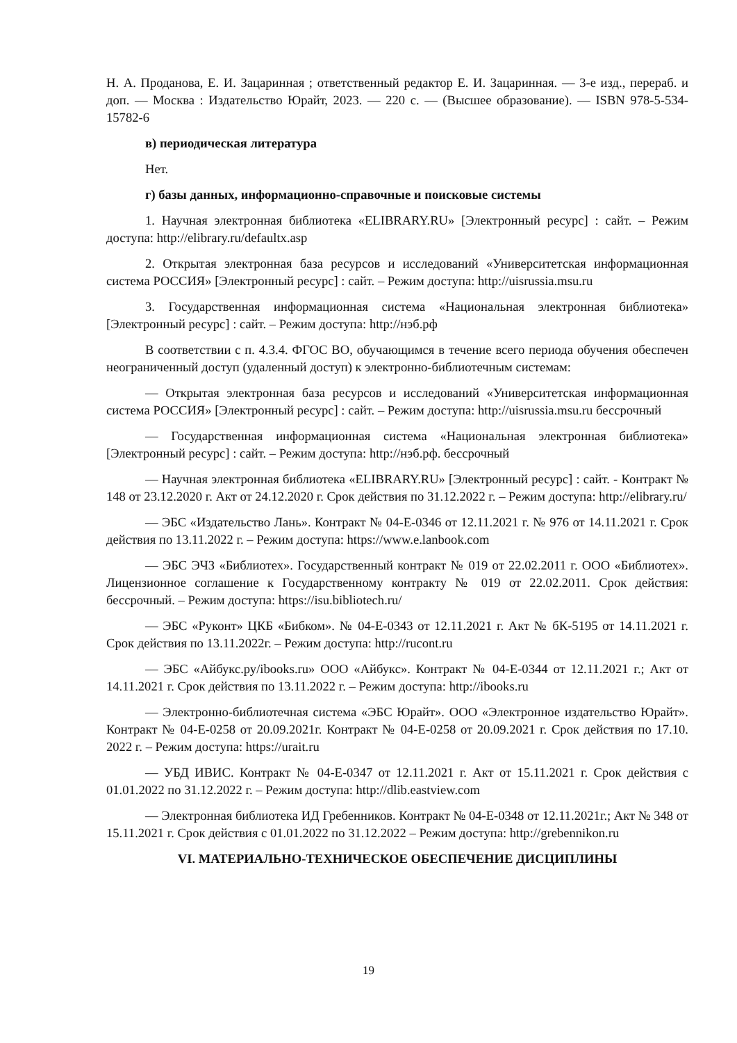Н. А. Проданова, Е. И. Зацаринная ; ответственный редактор Е. И. Зацаринная. — 3-е изд., перераб. и доп. — Москва : Издательство Юрайт, 2023. — 220 с. — (Высшее образование). — ISBN 978-5-534-15782-6
в) периодическая литература
Нет.
г) базы данных, информационно-справочные и поисковые системы
1. Научная электронная библиотека «ELIBRARY.RU» [Электронный ресурс] : сайт. – Режим доступа: http://elibrary.ru/defaultx.asp
2. Открытая электронная база ресурсов и исследований «Университетская информационная система РОССИЯ» [Электронный ресурс] : сайт. – Режим доступа: http://uisrussia.msu.ru
3. Государственная информационная система «Национальная электронная библиотека» [Электронный ресурс] : сайт. – Режим доступа: http://нэб.рф
В соответствии с п. 4.3.4. ФГОС ВО, обучающимся в течение всего периода обучения обеспечен неограниченный доступ (удаленный доступ) к электронно-библиотечным системам:
— Открытая электронная база ресурсов и исследований «Университетская информационная система РОССИЯ» [Электронный ресурс] : сайт. – Режим доступа: http://uisrussia.msu.ru бессрочный
— Государственная информационная система «Национальная электронная библиотека» [Электронный ресурс] : сайт. – Режим доступа: http://нэб.рф. бессрочный
— Научная электронная библиотека «ELIBRARY.RU» [Электронный ресурс] : сайт. - Контракт № 148 от 23.12.2020 г. Акт от 24.12.2020 г. Срок действия по 31.12.2022 г. – Режим доступа: http://elibrary.ru/
— ЭБС «Издательство Лань». Контракт № 04-Е-0346 от 12.11.2021 г. № 976 от 14.11.2021 г. Срок действия по 13.11.2022 г. – Режим доступа: https://www.e.lanbook.com
— ЭБС ЭЧЗ «Библиотех». Государственный контракт № 019 от 22.02.2011 г. ООО «Библиотех». Лицензионное соглашение к Государственному контракту № 019 от 22.02.2011. Срок действия: бессрочный. – Режим доступа: https://isu.bibliotech.ru/
— ЭБС «Руконт» ЦКБ «Бибком». № 04-Е-0343 от 12.11.2021 г. Акт № бК-5195 от 14.11.2021 г. Срок действия по 13.11.2022г. – Режим доступа: http://rucont.ru
— ЭБС «Айбукс.ру/ibooks.ru» ООО «Айбукс». Контракт № 04-Е-0344 от 12.11.2021 г.; Акт от 14.11.2021 г. Срок действия по 13.11.2022 г. – Режим доступа: http://ibooks.ru
— Электронно-библиотечная система «ЭБС Юрайт». ООО «Электронное издательство Юрайт». Контракт № 04-Е-0258 от 20.09.2021г. Контракт № 04-Е-0258 от 20.09.2021 г. Срок действия по 17.10. 2022 г. – Режим доступа: https://urait.ru
— УБД ИВИС. Контракт № 04-Е-0347 от 12.11.2021 г. Акт от 15.11.2021 г. Срок действия с 01.01.2022 по 31.12.2022 г. – Режим доступа: http://dlib.eastview.com
— Электронная библиотека ИД Гребенников. Контракт № 04-Е-0348 от 12.11.2021г.; Акт № 348 от 15.11.2021 г. Срок действия с 01.01.2022 по 31.12.2022 – Режим доступа: http://grebennikon.ru
VI. МАТЕРИАЛЬНО-ТЕХНИЧЕСКОЕ ОБЕСПЕЧЕНИЕ ДИСЦИПЛИНЫ
19